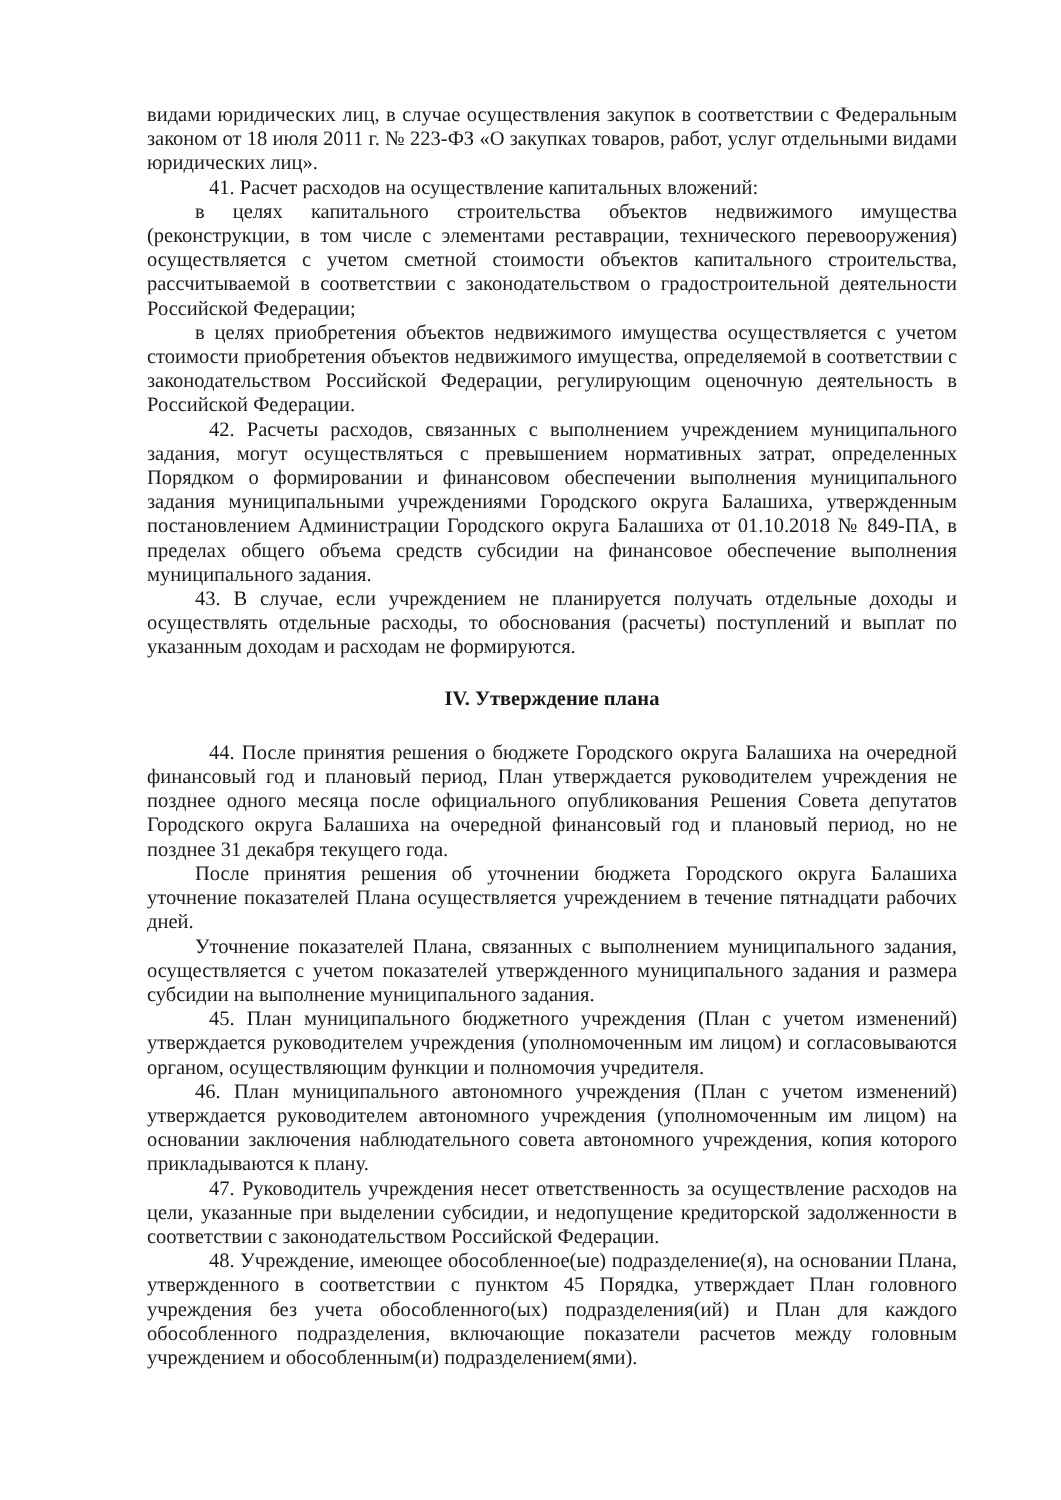видами юридических лиц, в случае осуществления закупок в соответствии с Федеральным законом от 18 июля 2011 г. № 223-ФЗ «О закупках товаров, работ, услуг отдельными видами юридических лиц».
41. Расчет расходов на осуществление капитальных вложений:
в целях капитального строительства объектов недвижимого имущества (реконструкции, в том числе с элементами реставрации, технического перевооружения) осуществляется с учетом сметной стоимости объектов капитального строительства, рассчитываемой в соответствии с законодательством о градостроительной деятельности Российской Федерации;
в целях приобретения объектов недвижимого имущества осуществляется с учетом стоимости приобретения объектов недвижимого имущества, определяемой в соответствии с законодательством Российской Федерации, регулирующим оценочную деятельность в Российской Федерации.
42. Расчеты расходов, связанных с выполнением учреждением муниципального задания, могут осуществляться с превышением нормативных затрат, определенных Порядком о формировании и финансовом обеспечении выполнения муниципального задания муниципальными учреждениями Городского округа Балашиха, утвержденным постановлением Администрации Городского округа Балашиха от 01.10.2018 № 849-ПА, в пределах общего объема средств субсидии на финансовое обеспечение выполнения муниципального задания.
43. В случае, если учреждением не планируется получать отдельные доходы и осуществлять отдельные расходы, то обоснования (расчеты) поступлений и выплат по указанным доходам и расходам не формируются.
IV. Утверждение плана
44. После принятия решения о бюджете Городского округа Балашиха на очередной финансовый год и плановый период, План утверждается руководителем учреждения не позднее одного месяца после официального опубликования Решения Совета депутатов Городского округа Балашиха на очередной финансовый год и плановый период, но не позднее 31 декабря текущего года.
После принятия решения об уточнении бюджета Городского округа Балашиха уточнение показателей Плана осуществляется учреждением в течение пятнадцати рабочих дней.
Уточнение показателей Плана, связанных с выполнением муниципального задания, осуществляется с учетом показателей утвержденного муниципального задания и размера субсидии на выполнение муниципального задания.
45. План муниципального бюджетного учреждения (План с учетом изменений) утверждается руководителем учреждения (уполномоченным им лицом) и согласовываются органом, осуществляющим функции и полномочия учредителя.
46. План муниципального автономного учреждения (План с учетом изменений) утверждается руководителем автономного учреждения (уполномоченным им лицом) на основании заключения наблюдательного совета автономного учреждения, копия которого прикладываются к плану.
47. Руководитель учреждения несет ответственность за осуществление расходов на цели, указанные при выделении субсидии, и недопущение кредиторской задолженности в соответствии с законодательством Российской Федерации.
48. Учреждение, имеющее обособленное(ые) подразделение(я), на основании Плана, утвержденного в соответствии с пунктом 45 Порядка, утверждает План головного учреждения без учета обособленного(ых) подразделения(ий) и План для каждого обособленного подразделения, включающие показатели расчетов между головным учреждением и обособленным(и) подразделением(ями).